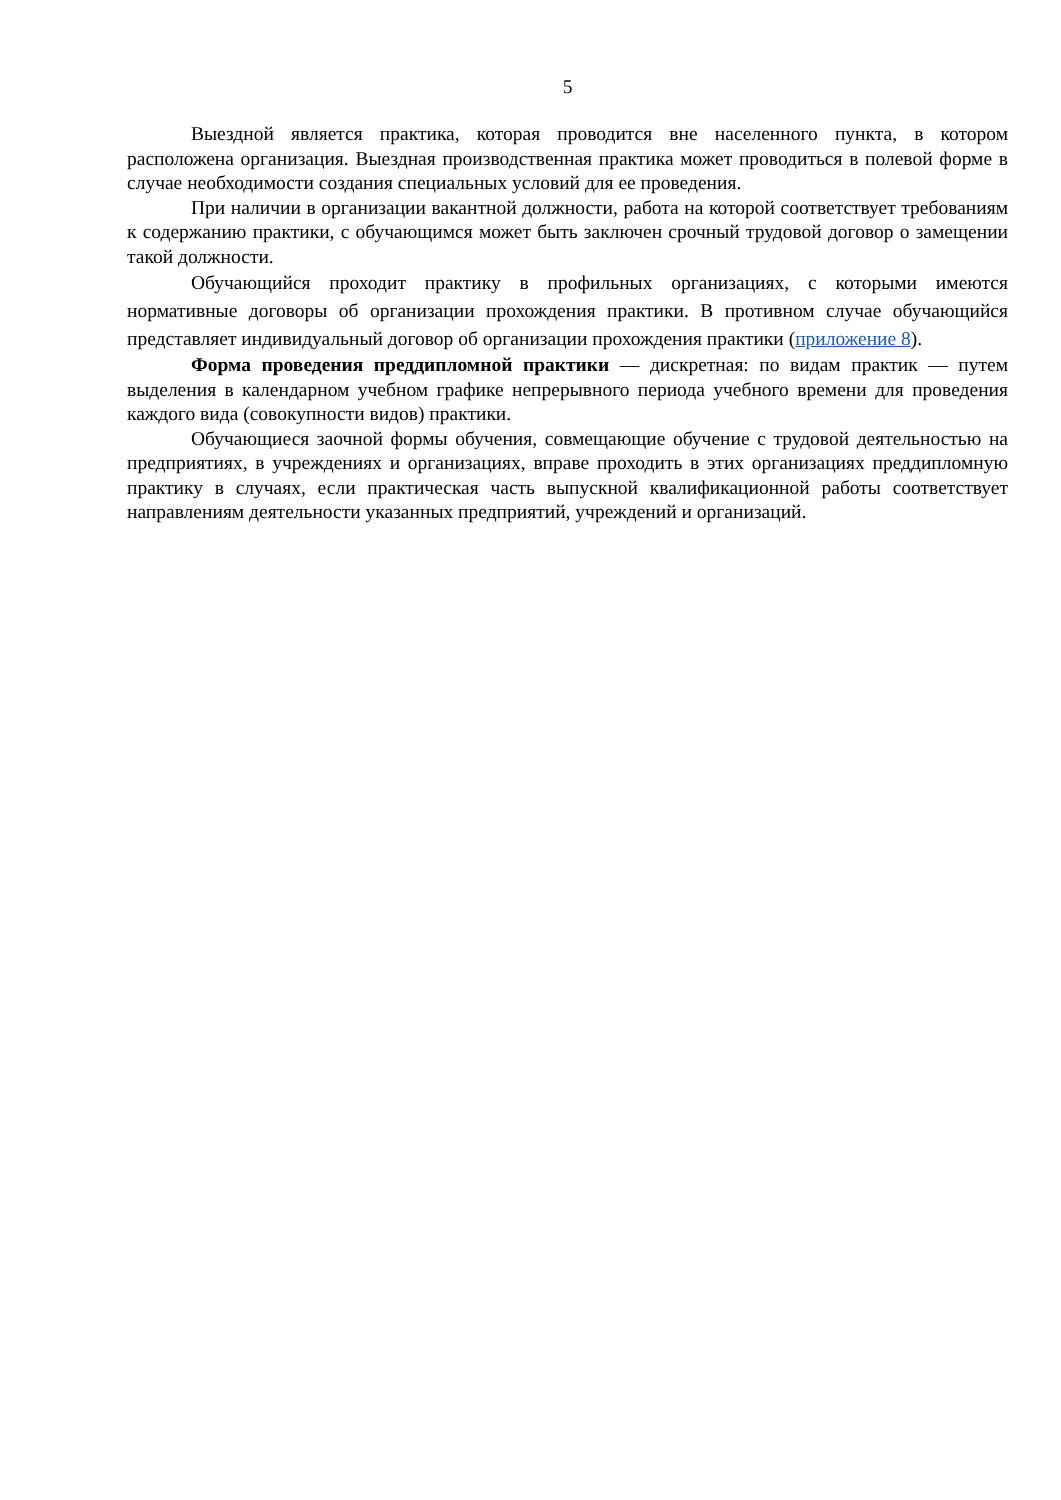5
Выездной является практика, которая проводится вне населенного пункта, в котором расположена организация. Выездная производственная практика может проводиться в полевой форме в случае необходимости создания специальных условий для ее проведения.
При наличии в организации вакантной должности, работа на которой соответствует требованиям к содержанию практики, с обучающимся может быть заключен срочный трудовой договор о замещении такой должности.
Обучающийся проходит практику в профильных организациях, с которыми имеются нормативные договоры об организации прохождения практики. В противном случае обучающийся представляет индивидуальный договор об организации прохождения практики (приложение 8).
Форма проведения преддипломной практики — дискретная: по видам практик — путем выделения в календарном учебном графике непрерывного периода учебного времени для проведения каждого вида (совокупности видов) практики.
Обучающиеся заочной формы обучения, совмещающие обучение с трудовой деятельностью на предприятиях, в учреждениях и организациях, вправе проходить в этих организациях преддипломную практику в случаях, если практическая часть выпускной квалификационной работы соответствует направлениям деятельности указанных предприятий, учреждений и организаций.